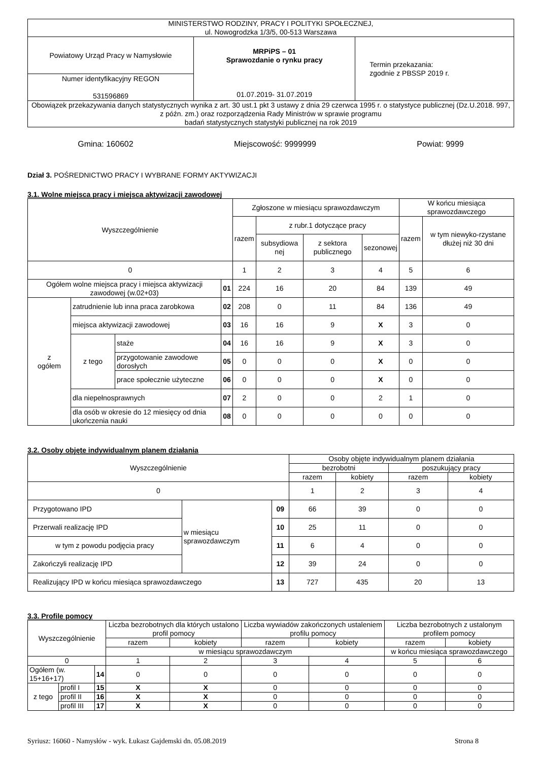| MINISTERSTWO RODZINY, PRACY I POLITYKI SPOŁECZNEJ, ul. Nowogrodzka 1/3/5, 00-513 Warszawa | | |
| Powiatowy Urząd Pracy w Namysłowie | MRPiPS – 01 Sprawozdanie o rynku pracy 01.07.2019- 31.07.2019 | Termin przekazania: zgodnie z PBSSP 2019 r. |
| Numer identyfikacyjny REGON 531596869 | | |
| Obowiązek przekazywania danych statystycznych wynika z art. 30 ust.1 pkt 3 ustawy z dnia 29 czerwca 1995 r. o statystyce publicznej (Dz.U.2018. 997, z późn. zm.) oraz rozporządzenia Rady Ministrów w sprawie programu badań statystycznych statystyki publicznej na rok 2019 | | |
Gmina: 160602 Miejscowość: 9999999 Powiat: 9999
Dział 3. POŚREDNICTWO PRACY I WYBRANE FORMY AKTYWIZACJI
3.1. Wolne miejsca pracy i miejsca aktywizacji zawodowej
| Wyszczególnienie | | | | Zgłoszone w miesiącu sprawozdawczym | | | | W końcu miesiąca sprawozdawczego | |
| --- | --- | --- | --- | --- | --- | --- | --- | --- | --- |
| | | | | razem | z rubr.1 dotyczące pracy | | | razem | w tym niewyko-rzystane dłużej niż 30 dni |
| | | | | | subsydiowa nej | z sektora publicznego | sezonowej | | |
| 0 | | | | 1 | 2 | 3 | 4 | 5 | 6 |
| Ogółem wolne miejsca pracy i miejsca aktywizacji zawodowej (w.02+03) | | | 01 | 224 | 16 | 20 | 84 | 139 | 49 |
| z ogółem | zatrudnienie lub inna praca zarobkowa | | 02 | 208 | 0 | 11 | 84 | 136 | 49 |
| | miejsca aktywizacji zawodowej | | 03 | 16 | 16 | 9 | X | 3 | 0 |
| | z tego | staże | 04 | 16 | 16 | 9 | X | 3 | 0 |
| | | przygotowanie zawodowe dorosłych | 05 | 0 | 0 | 0 | X | 0 | 0 |
| | | prace społecznie użyteczne | 06 | 0 | 0 | 0 | X | 0 | 0 |
| | dla niepełnosprawnych | | 07 | 2 | 0 | 0 | 2 | 1 | 0 |
| | dla osób w okresie do 12 miesięcy od dnia ukończenia nauki | | 08 | 0 | 0 | 0 | 0 | 0 | 0 |
3.2. Osoby objęte indywidualnym planem działania
| Wyszczególnienie | | | Osoby objęte indywidualnym planem działania | | | |
| --- | --- | --- | --- | --- | --- | --- |
| | | | bezrobotni | | poszukujący pracy | |
| | | | razem | kobiety | razem | kobiety |
| 0 | | | 1 | 2 | 3 | 4 |
| Przygotowano IPD | w miesiącu sprawozdawczym | 09 | 66 | 39 | 0 | 0 |
| Przerwali realizację IPD | | 10 | 25 | 11 | 0 | 0 |
| w tym z powodu podjęcia pracy | | 11 | 6 | 4 | 0 | 0 |
| Zakończyli realizację IPD | | 12 | 39 | 24 | 0 | 0 |
| Realizujący IPD w końcu miesiąca sprawozdawczego | | 13 | 727 | 435 | 20 | 13 |
3.3. Profile pomocy
| Wyszczególnienie | | | Liczba bezrobotnych dla których ustalono profil pomocy | | Liczba wywiadów zakończonych ustaleniem profilu pomocy | | Liczba bezrobotnych z ustalonym profilem pomocy | |
| --- | --- | --- | --- | --- | --- | --- | --- | --- |
| | | | razem | kobiety | razem | kobiety | razem | kobiety |
| | | | w miesiącu sprawozdawczym | | | | w końcu miesiąca sprawozdawczego | |
| 0 | | | 1 | 2 | 3 | 4 | 5 | 6 |
| Ogółem (w. 15+16+17) | | 14 | 0 | 0 | 0 | 0 | 0 | 0 |
| z tego | profil I | 15 | X | X | 0 | 0 | 0 | 0 |
| | profil II | 16 | X | X | 0 | 0 | 0 | 0 |
| | profil III | 17 | X | X | 0 | 0 | 0 | 0 |
Syriusz: 16060 - Namysłów - wyk. Łukasz Gajdemski dn. 05.08.2019 Strona 8